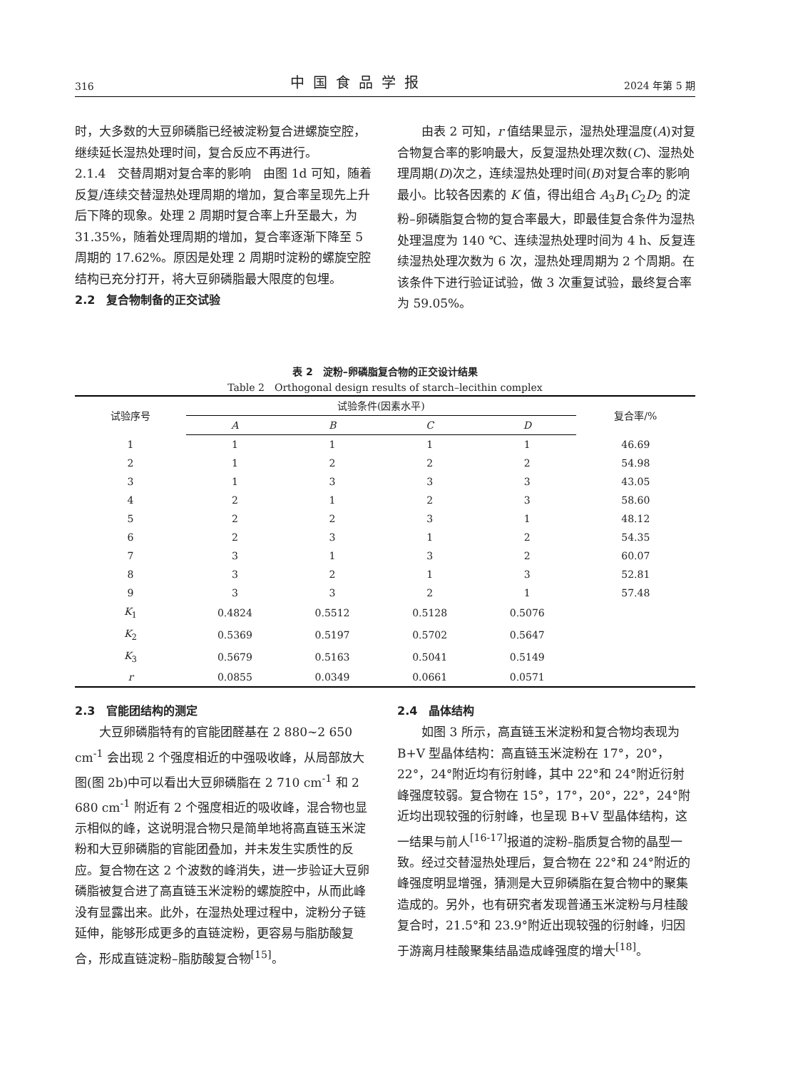316 中国食品学报 2024 年第 5 期
时，大多数的大豆卵磷脂已经被淀粉复合进螺旋空腔，继续延长湿热处理时间，复合反应不再进行。
2.1.4　交替周期对复合率的影响　由图 1d 可知，随着反复/连续交替湿热处理周期的增加，复合率呈现先上升后下降的现象。处理 2 周期时复合率上升至最大，为 31.35%，随着处理周期的增加，复合率逐渐下降至 5 周期的 17.62%。原因是处理 2 周期时淀粉的螺旋空腔结构已充分打开，将大豆卵磷脂最大限度的包埋。
2.2　复合物制备的正交试验
由表 2 可知，r 值结果显示，湿热处理温度(A)对复合物复合率的影响最大，反复湿热处理次数(C)、湿热处理周期(D)次之，连续湿热处理时间(B)对复合率的影响最小。比较各因素的 K 值，得出组合 A<sub>3</sub>B<sub>1</sub>C<sub>2</sub>D<sub>2</sub> 的淀粉–卵磷脂复合物的复合率最大，即最佳复合条件为湿热处理温度为 140 ℃、连续湿热处理时间为 4 h、反复连续湿热处理次数为 6 次，湿热处理周期为 2 个周期。在该条件下进行验证试验，做 3 次重复试验，最终复合率为 59.05%。
表 2　淀粉–卵磷脂复合物的正交设计结果
Table 2　Orthogonal design results of starch–lecithin complex
| 试验序号 | 试验条件(因素水平) | | | | 复合率/% |
| --- | --- | --- | --- | --- | --- |
| | A | B | C | D | |
| 1 | 1 | 1 | 1 | 1 | 46.69 |
| 2 | 1 | 2 | 2 | 2 | 54.98 |
| 3 | 1 | 3 | 3 | 3 | 43.05 |
| 4 | 2 | 1 | 2 | 3 | 58.60 |
| 5 | 2 | 2 | 3 | 1 | 48.12 |
| 6 | 2 | 3 | 1 | 2 | 54.35 |
| 7 | 3 | 1 | 3 | 2 | 60.07 |
| 8 | 3 | 2 | 1 | 3 | 52.81 |
| 9 | 3 | 3 | 2 | 1 | 57.48 |
| K<sub>1</sub> | 0.4824 | 0.5512 | 0.5128 | 0.5076 | |
| K<sub>2</sub> | 0.5369 | 0.5197 | 0.5702 | 0.5647 | |
| K<sub>3</sub> | 0.5679 | 0.5163 | 0.5041 | 0.5149 | |
| r | 0.0855 | 0.0349 | 0.0661 | 0.0571 | |
2.3　官能团结构的测定
大豆卵磷脂特有的官能团醛基在 2 880~2 650 cm<sup>-1</sup> 会出现 2 个强度相近的中强吸收峰，从局部放大图(图 2b)中可以看出大豆卵磷脂在 2 710 cm<sup>-1</sup> 和 2 680 cm<sup>-1</sup> 附近有 2 个强度相近的吸收峰，混合物也显示相似的峰，这说明混合物只是简单地将高直链玉米淀粉和大豆卵磷脂的官能团叠加，并未发生实质性的反应。复合物在这 2 个波数的峰消失，进一步验证大豆卵磷脂被复合进了高直链玉米淀粉的螺旋腔中，从而此峰没有显露出来。此外，在湿热处理过程中，淀粉分子链延伸，能够形成更多的直链淀粉，更容易与脂肪酸复合，形成直链淀粉–脂肪酸复合物<sup>[15]</sup>。
2.4　晶体结构
如图 3 所示，高直链玉米淀粉和复合物均表现为 B+V 型晶体结构：高直链玉米淀粉在 17°，20°，22°，24°附近均有衍射峰，其中 22°和 24°附近衍射峰强度较弱。复合物在 15°，17°，20°，22°，24°附近均出现较强的衍射峰，也呈现 B+V 型晶体结构，这一结果与前人<sup>[16-17]</sup>报道的淀粉–脂质复合物的晶型一致。经过交替湿热处理后，复合物在 22°和 24°附近的峰强度明显增强，猜测是大豆卵磷脂在复合物中的聚集造成的。另外，也有研究者发现普通玉米淀粉与月桂酸复合时，21.5°和 23.9°附近出现较强的衍射峰，归因于游离月桂酸聚集结晶造成峰强度的增大<sup>[18]</sup>。